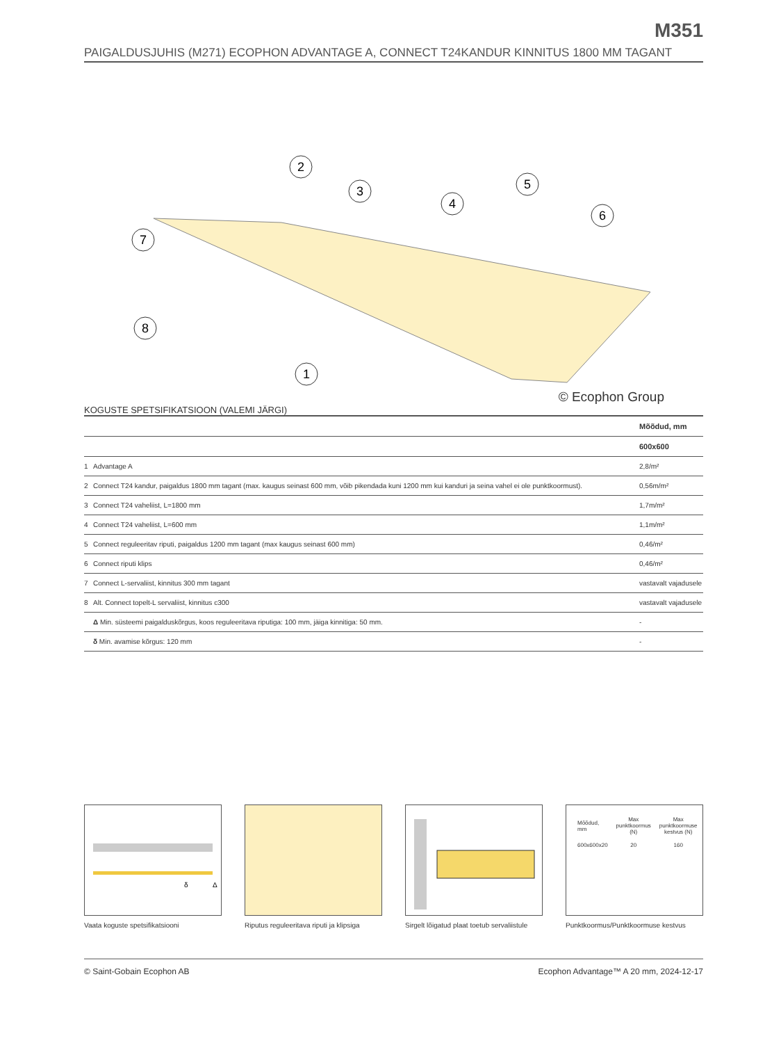M351
PAIGALDUSJUHIS (M271) ECOPHON ADVANTAGE A, CONNECT T24KANDUR KINNITUS 1800 MM TAGANT
2
3
4
5
6
7
8
1
© Ecophon Group
KOGUSTE SPETSIFIKATSIOON (VALEMI JÄRGI)
| | | Mõõdud, mm |
| --- | --- | --- |
| | | 600x600 |
| 1 | Advantage A | 2,8/m² |
| 2 | Connect T24 kandur, paigaldus 1800 mm tagant (max. kaugus seinast 600 mm, võib pikendada kuni 1200 mm kui kanduri ja seina vahel ei ole punktkoormust). | 0,56m/m² |
| 3 | Connect T24 vaheliist, L=1800 mm | 1,7m/m² |
| 4 | Connect T24 vaheliist, L=600 mm | 1,1m/m² |
| 5 | Connect reguleeritav riputi, paigaldus 1200 mm tagant (max kaugus seinast 600 mm) | 0,46/m² |
| 6 | Connect riputi klips | 0,46/m² |
| 7 | Connect L-servaliist, kinnitus 300 mm tagant | vastavalt vajadusele |
| 8 | Alt. Connect topelt-L servaliist, kinnitus c300 | vastavalt vajadusele |
| | Δ Min. süsteemi paigalduskõrgus, koos reguleeritava riputiga: 100 mm, jäiga kinnitiga: 50 mm. | - |
| | δ Min. avamise kõrgus: 120 mm | - |
δ
Δ
Vaata koguste spetsifikatsiooni
Riputus reguleeritava riputi ja klipsiga
Sirgelt lõigatud plaat toetub servaliistule
| Mõõdud, mm | Max punktkoormus (N) | Max punktkoormuse kestvus (N) |
| 600x600x20 | 20 | 160 |
Punktkoormus/Punktkoormuse kestvus
© Saint-Gobain Ecophon AB Ecophon Advantage™ A 20 mm, 2024-12-17